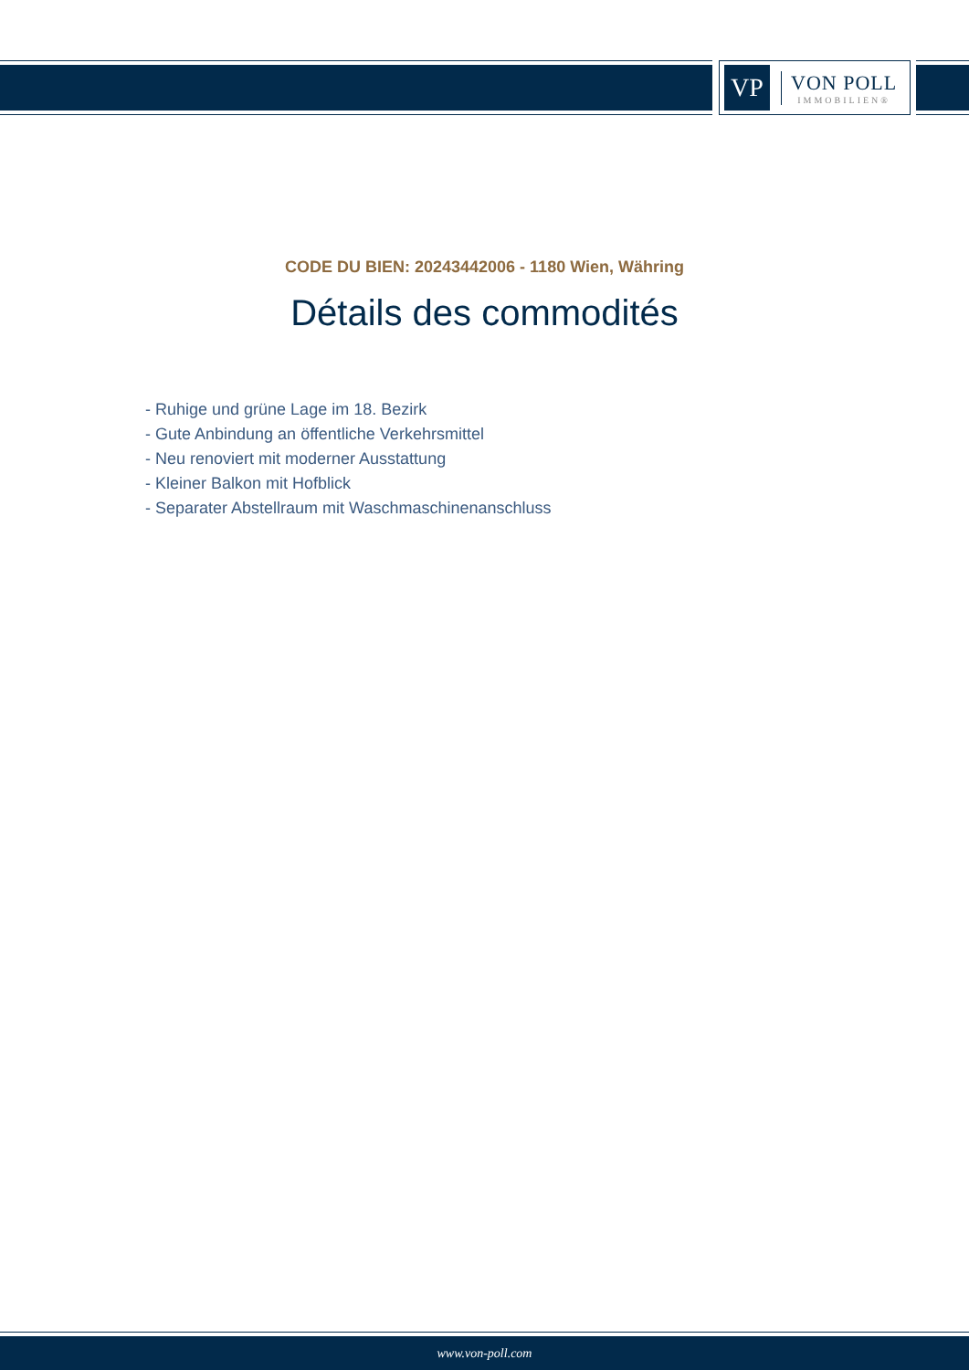VP
VON POLL
IMMOBILIEN®
CODE DU BIEN: 20243442006 - 1180 Wien, Währing
Détails des commodités
- Ruhige und grüne Lage im 18. Bezirk
- Gute Anbindung an öffentliche Verkehrsmittel
- Neu renoviert mit moderner Ausstattung
- Kleiner Balkon mit Hofblick
- Separater Abstellraum mit Waschmaschinenanschluss
www.von-poll.com